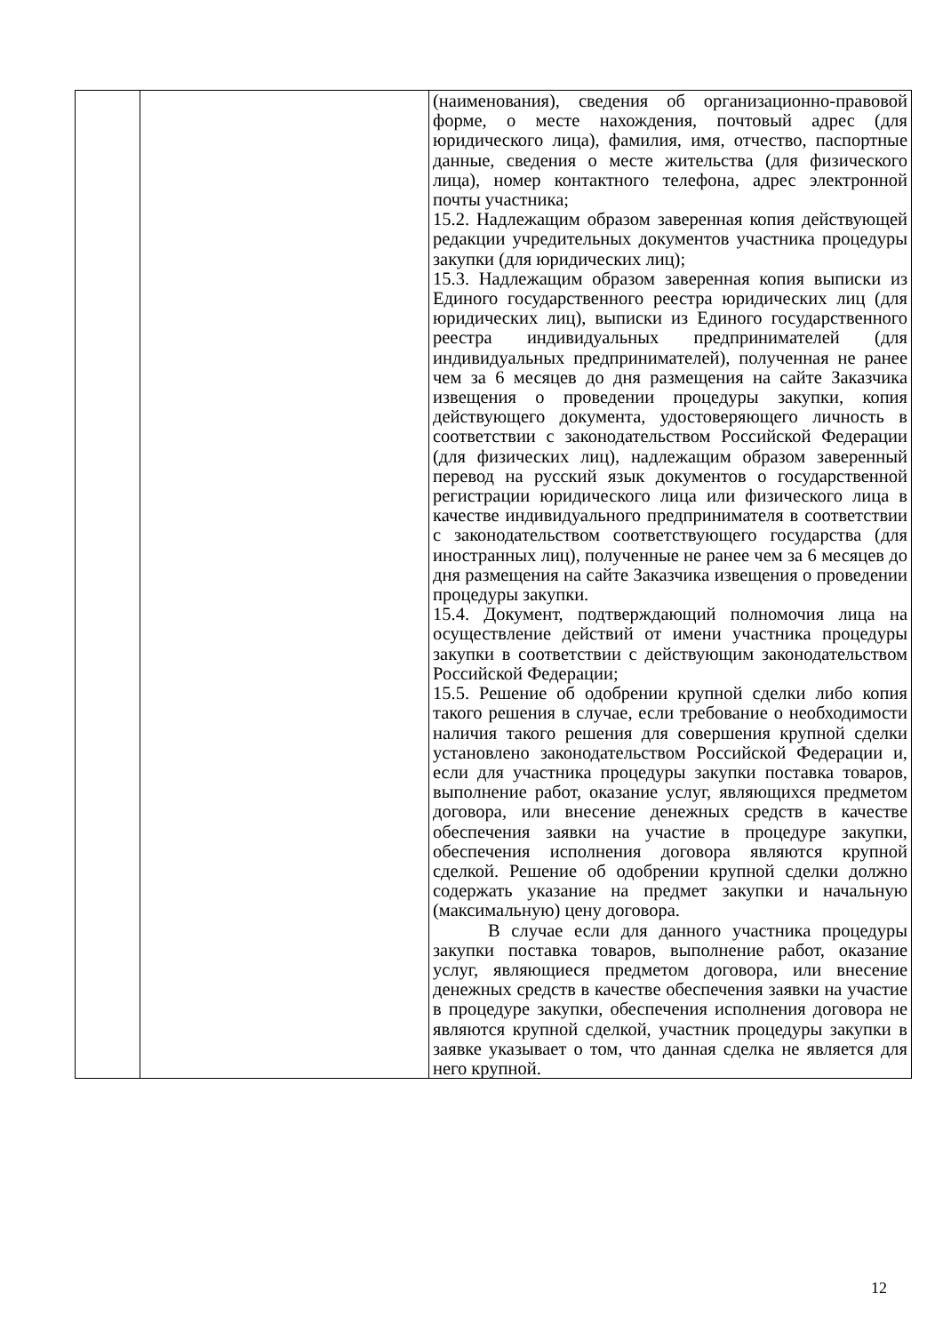| | | (наименования), сведения об организационно-правовой форме, о месте нахождения, почтовый адрес (для юридического лица), фамилия, имя, отчество, паспортные данные, сведения о месте жительства (для физического лица), номер контактного телефона, адрес электронной почты участника; 15.2. Надлежащим образом заверенная копия действующей редакции учредительных документов участника процедуры закупки (для юридических лиц); 15.3. Надлежащим образом заверенная копия выписки из Единого государственного реестра юридических лиц (для юридических лиц), выписки из Единого государственного реестра индивидуальных предпринимателей (для индивидуальных предпринимателей), полученная не ранее чем за 6 месяцев до дня размещения на сайте Заказчика извещения о проведении процедуры закупки, копия действующего документа, удостоверяющего личность в соответствии с законодательством Российской Федерации (для физических лиц), надлежащим образом заверенный перевод на русский язык документов о государственной регистрации юридического лица или физического лица в качестве индивидуального предпринимателя в соответствии с законодательством соответствующего государства (для иностранных лиц), полученные не ранее чем за 6 месяцев до дня размещения на сайте Заказчика извещения о проведении процедуры закупки. 15.4. Документ, подтверждающий полномочия лица на осуществление действий от имени участника процедуры закупки в соответствии с действующим законодательством Российской Федерации; 15.5. Решение об одобрении крупной сделки либо копия такого решения в случае, если требование о необходимости наличия такого решения для совершения крупной сделки установлено законодательством Российской Федерации и, если для участника процедуры закупки поставка товаров, выполнение работ, оказание услуг, являющихся предметом договора, или внесение денежных средств в качестве обеспечения заявки на участие в процедуре закупки, обеспечения исполнения договора являются крупной сделкой. Решение об одобрении крупной сделки должно содержать указание на предмет закупки и начальную (максимальную) цену договора. В случае если для данного участника процедуры закупки поставка товаров, выполнение работ, оказание услуг, являющиеся предметом договора, или внесение денежных средств в качестве обеспечения заявки на участие в процедуре закупки, обеспечения исполнения договора не являются крупной сделкой, участник процедуры закупки в заявке указывает о том, что данная сделка не является для него крупной. |
12